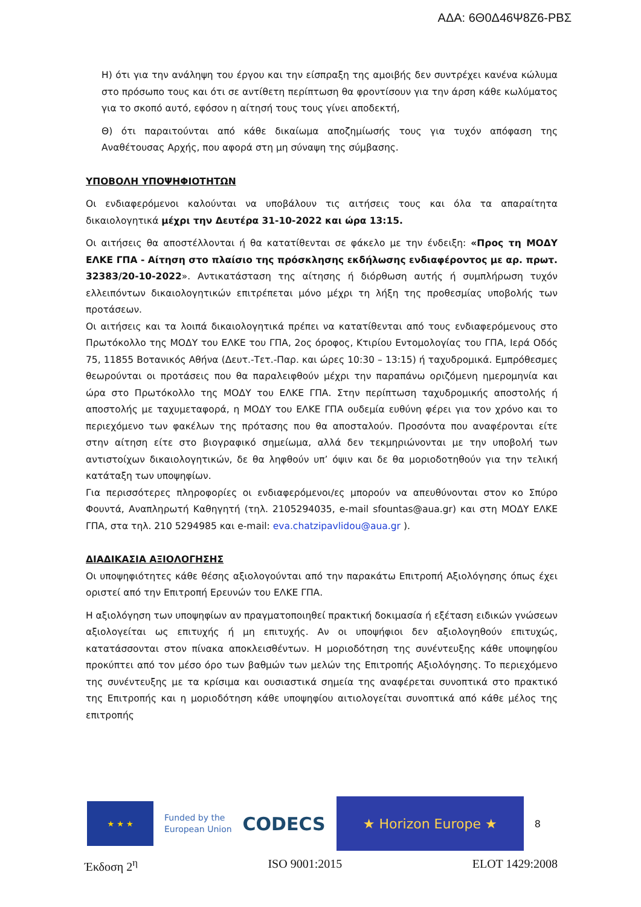ΑΔΑ: 6Θ0Δ46Ψ8Ζ6-ΡΒΣ
Η) ότι για την ανάληψη του έργου και την είσπραξη της αμοιβής δεν συντρέχει κανένα κώλυμα στο πρόσωπο τους και ότι σε αντίθετη περίπτωση θα φροντίσουν για την άρση κάθε κωλύματος για το σκοπό αυτό, εφόσον η αίτησή τους τους γίνει αποδεκτή,
Θ) ότι παραιτούνται από κάθε δικαίωμα αποζημίωσής τους για τυχόν απόφαση της Αναθέτουσας Αρχής, που αφορά στη μη σύναψη της σύμβασης.
ΥΠΟΒΟΛΗ ΥΠΟΨΗΦΙΟΤΗΤΩΝ
Οι ενδιαφερόμενοι καλούνται να υποβάλουν τις αιτήσεις τους και όλα τα απαραίτητα δικαιολογητικά μέχρι την Δευτέρα 31-10-2022 και ώρα 13:15.
Οι αιτήσεις θα αποστέλλονται ή θα κατατίθενται σε φάκελο με την ένδειξη: «Προς τη ΜΟΔΥ ΕΛΚΕ ΓΠΑ - Αίτηση στο πλαίσιο της πρόσκλησης εκδήλωσης ενδιαφέροντος με αρ. πρωτ. 32383/20-10-2022». Αντικατάσταση της αίτησης ή διόρθωση αυτής ή συμπλήρωση τυχόν ελλειπόντων δικαιολογητικών επιτρέπεται μόνο μέχρι τη λήξη της προθεσμίας υποβολής των προτάσεων.
Οι αιτήσεις και τα λοιπά δικαιολογητικά πρέπει να κατατίθενται από τους ενδιαφερόμενους στο Πρωτόκολλο της ΜΟΔΥ του ΕΛΚΕ του ΓΠΑ, 2ος όροφος, Κτιρίου Εντομολογίας του ΓΠΑ, Ιερά Οδός 75, 11855 Βοτανικός Αθήνα (Δευτ.-Τετ.-Παρ. και ώρες 10:30 – 13:15) ή ταχυδρομικά. Εμπρόθεσμες θεωρούνται οι προτάσεις που θα παραλειφθούν μέχρι την παραπάνω οριζόμενη ημερομηνία και ώρα στο Πρωτόκολλο της ΜΟΔΥ του ΕΛΚΕ ΓΠΑ. Στην περίπτωση ταχυδρομικής αποστολής ή αποστολής με ταχυμεταφορά, η ΜΟΔΥ του ΕΛΚΕ ΓΠΑ ουδεμία ευθύνη φέρει για τον χρόνο και το περιεχόμενο των φακέλων της πρότασης που θα αποσταλούν. Προσόντα που αναφέρονται είτε στην αίτηση είτε στο βιογραφικό σημείωμα, αλλά δεν τεκμηριώνονται με την υποβολή των αντιστοίχων δικαιολογητικών, δε θα ληφθούν υπ’ όψιν και δε θα μοριοδοτηθούν για την τελική κατάταξη των υποψηφίων.
Για περισσότερες πληροφορίες οι ενδιαφερόμενοι/ες μπορούν να απευθύνονται στον κο Σπύρο Φουντά, Αναπληρωτή Καθηγητή (τηλ. 2105294035, e-mail sfountas@aua.gr) και στη ΜΟΔΥ ΕΛΚΕ ΓΠΑ, στα τηλ. 210 5294985 και e-mail: eva.chatzipavlidou@aua.gr ).
ΔΙΑΔΙΚΑΣΙΑ ΑΞΙΟΛΟΓΗΣΗΣ
Οι υποψηφιότητες κάθε θέσης αξιολογούνται από την παρακάτω Επιτροπή Αξιολόγησης όπως έχει οριστεί από την Επιτροπή Ερευνών του ΕΛΚΕ ΓΠΑ.
Η αξιολόγηση των υποψηφίων αν πραγματοποιηθεί πρακτική δοκιμασία ή εξέταση ειδικών γνώσεων αξιολογείται ως επιτυχής ή μη επιτυχής. Αν οι υποψήφιοι δεν αξιολογηθούν επιτυχώς, κατατάσσονται στον πίνακα αποκλεισθέντων. Η μοριοδότηση της συνέντευξης κάθε υποψηφίου προκύπτει από τον μέσο όρο των βαθμών των μελών της Επιτροπής Αξιολόγησης. Το περιεχόμενο της συνέντευξης με τα κρίσιμα και ουσιαστικά σημεία της αναφέρεται συνοπτικά στο πρακτικό της Επιτροπής και η μοριοδότηση κάθε υποψηφίου αιτιολογείται συνοπτικά από κάθε μέλος της επιτροπής
★ ★ ★
Funded by the
European Union
CODECS
★ Horizon Europe ★
8
Έκδοση 2<sup>η</sup> ISO 9001:2015 ELOT 1429:2008